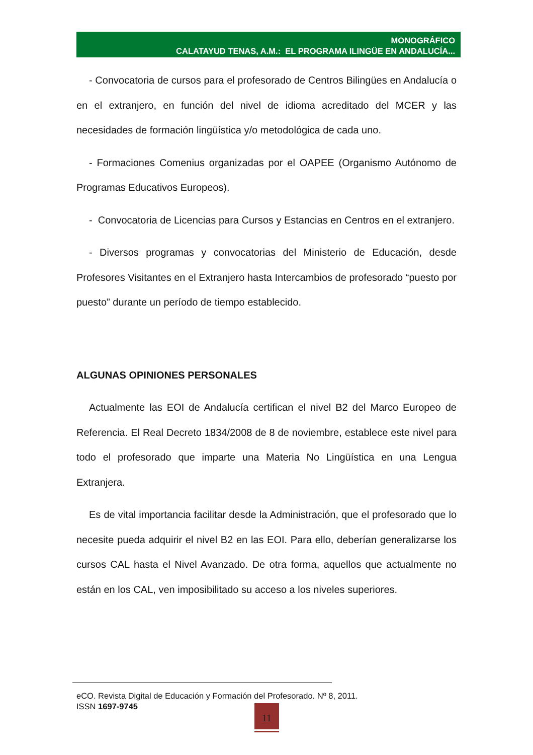MONOGRÁFICO
CALATAYUD TENAS, A.M.: EL PROGRAMA ILINGÜE EN ANDALUCÍA...
- Convocatoria de cursos para el profesorado de Centros Bilingües en Andalucía o en el extranjero, en función del nivel de idioma acreditado del MCER y las necesidades de formación lingüística y/o metodológica de cada uno.
- Formaciones Comenius organizadas por el OAPEE (Organismo Autónomo de Programas Educativos Europeos).
- Convocatoria de Licencias para Cursos y Estancias en Centros en el extranjero.
- Diversos programas y convocatorias del Ministerio de Educación, desde Profesores Visitantes en el Extranjero hasta Intercambios de profesorado “puesto por puesto” durante un período de tiempo establecido.
ALGUNAS OPINIONES PERSONALES
Actualmente las EOI de Andalucía certifican el nivel B2 del Marco Europeo de Referencia. El Real Decreto 1834/2008 de 8 de noviembre, establece este nivel para todo el profesorado que imparte una Materia No Lingüística en una Lengua Extranjera.
Es de vital importancia facilitar desde la Administración, que el profesorado que lo necesite pueda adquirir el nivel B2 en las EOI. Para ello, deberían generalizarse los cursos CAL hasta el Nivel Avanzado. De otra forma, aquellos que actualmente no están en los CAL, ven imposibilitado su acceso a los niveles superiores.
eCO. Revista Digital de Educación y Formación del Profesorado. Nº 8, 2011.
ISSN 1697-9745
11